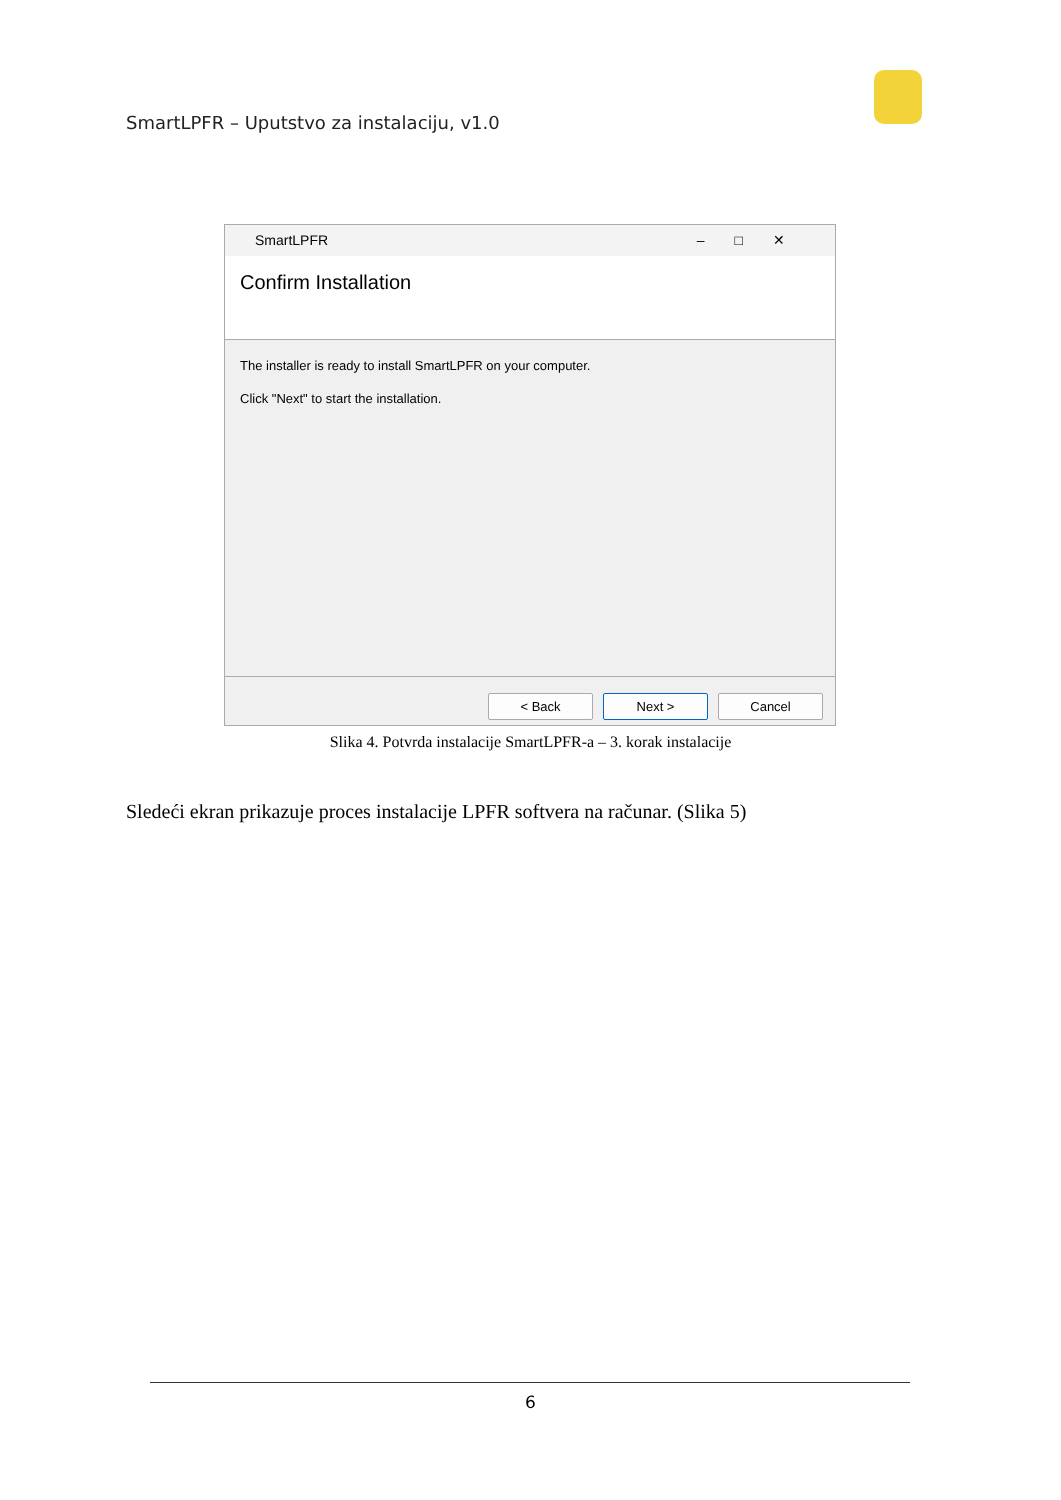SmartLPFR – Uputstvo za instalaciju, v1.0
SmartLPFR –□✕
Confirm Installation
The installer is ready to install SmartLPFR on your computer.
Click "Next" to start the installation.
< Back Next > Cancel
Slika 4. Potvrda instalacije SmartLPFR-a – 3. korak instalacije
Sledeći ekran prikazuje proces instalacije LPFR softvera na računar. (Slika 5)
6